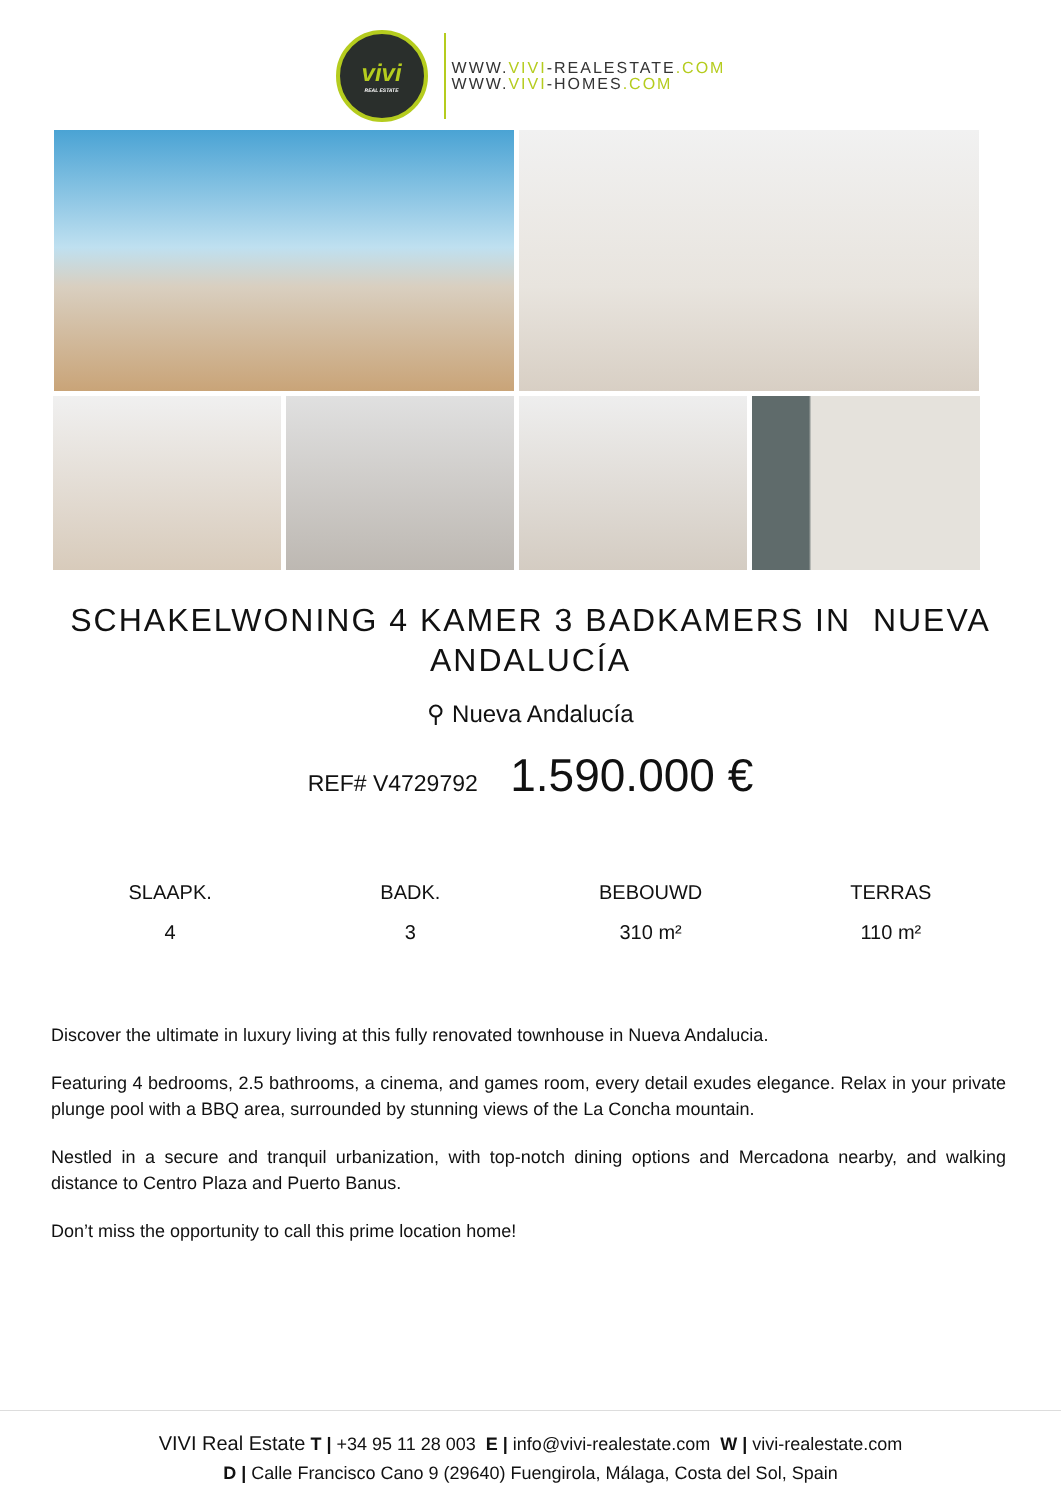vivi
REAL ESTATE
WWW.VIVI-REALESTATE.COM
WWW.VIVI-HOMES.COM
SCHAKELWONING 4 KAMER 3 BADKAMERS IN NUEVA ANDALUCÍA
⚲ Nueva Andalucía
REF# V4729792 1.590.000 €
SLAAPK.
4
BADK.
3
BEBOUWD
310 m²
TERRAS
110 m²
Discover the ultimate in luxury living at this fully renovated townhouse in Nueva Andalucia.
Featuring 4 bedrooms, 2.5 bathrooms, a cinema, and games room, every detail exudes elegance. Relax in your private plunge pool with a BBQ area, surrounded by stunning views of the La Concha mountain.
Nestled in a secure and tranquil urbanization, with top-notch dining options and Mercadona nearby, and walking distance to Centro Plaza and Puerto Banus.
Don’t miss the opportunity to call this prime location home!
VIVI Real Estate T | +34 95 11 28 003 E | info@vivi-realestate.com W | vivi-realestate.com
D | Calle Francisco Cano 9 (29640) Fuengirola, Málaga, Costa del Sol, Spain